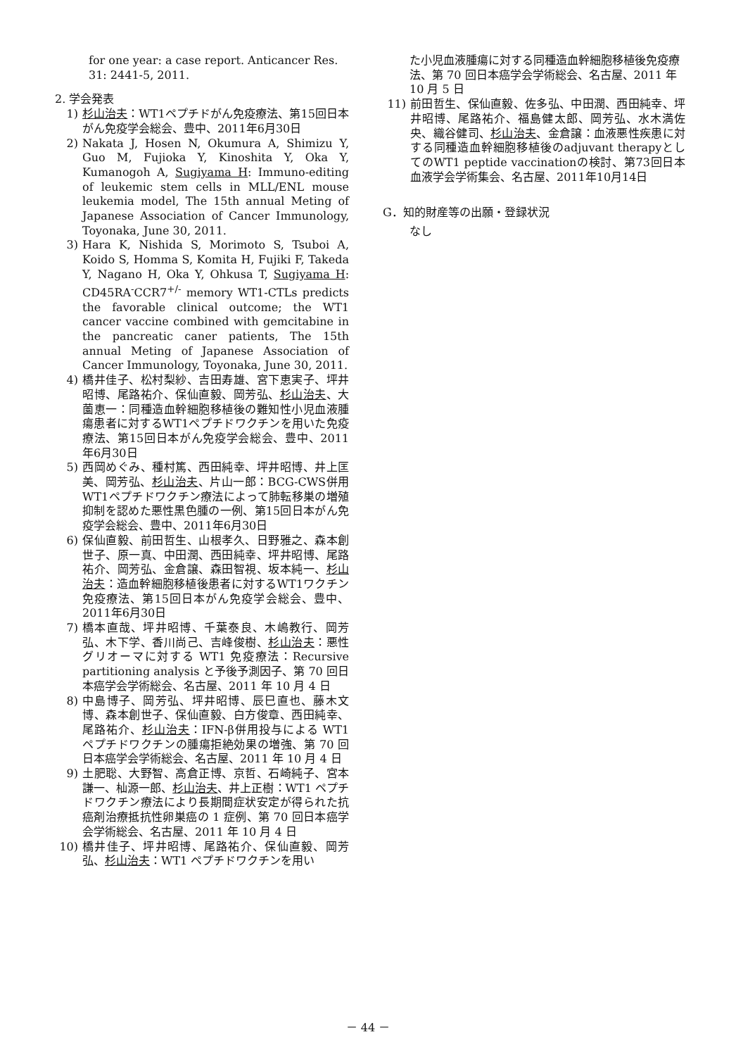for one year: a case report. Anticancer Res. 31: 2441-5, 2011.
2. 学会発表
1) 杉山治夫：WT1ペプチドがん免疫療法、第15回日本がん免疫学会総会、豊中、2011年6月30日
2) Nakata J, Hosen N, Okumura A, Shimizu Y, Guo M, Fujioka Y, Kinoshita Y, Oka Y, Kumanogoh A, Sugiyama H: Immuno-editing of leukemic stem cells in MLL/ENL mouse leukemia model, The 15th annual Meting of Japanese Association of Cancer Immunology, Toyonaka, June 30, 2011.
3) Hara K, Nishida S, Morimoto S, Tsuboi A, Koido S, Homma S, Komita H, Fujiki F, Takeda Y, Nagano H, Oka Y, Ohkusa T, Sugiyama H: CD45RA<sup>-</sup>CCR7<sup>+/-</sup> memory WT1-CTLs predicts the favorable clinical outcome; the WT1 cancer vaccine combined with gemcitabine in the pancreatic caner patients, The 15th annual Meting of Japanese Association of Cancer Immunology, Toyonaka, June 30, 2011.
4) 橋井佳子、松村梨紗、吉田寿雄、宮下恵実子、坪井昭博、尾路祐介、保仙直毅、岡芳弘、杉山治夫、大薗恵一：同種造血幹細胞移植後の難知性小児血液腫瘍患者に対するWT1ペプチドワクチンを用いた免疫療法、第15回日本がん免疫学会総会、豊中、2011年6月30日
5) 西岡めぐみ、種村篤、西田純幸、坪井昭博、井上匡美、岡芳弘、杉山治夫、片山一郎：BCG-CWS併用WT1ペプチドワクチン療法によって肺転移巣の増殖抑制を認めた悪性黒色腫の一例、第15回日本がん免疫学会総会、豊中、2011年6月30日
6) 保仙直毅、前田哲生、山根孝久、日野雅之、森本創世子、原一真、中田潤、西田純幸、坪井昭博、尾路祐介、岡芳弘、金倉譲、森田智視、坂本純一、杉山治夫：造血幹細胞移植後患者に対するWT1ワクチン免疫療法、第15回日本がん免疫学会総会、豊中、2011年6月30日
7) 橋本直哉、坪井昭博、千葉泰良、木嶋教行、岡芳弘、木下学、香川尚己、吉峰俊樹、杉山治夫：悪性グリオーマに対する WT1 免疫療法：Recursive partitioning analysis と予後予測因子、第 70 回日本癌学会学術総会、名古屋、2011 年 10 月 4 日
8) 中島博子、岡芳弘、坪井昭博、辰巳直也、藤木文博、森本創世子、保仙直毅、白方俊章、西田純幸、尾路祐介、杉山治夫：IFN-β併用投与による WT1 ペプチドワクチンの腫瘍拒絶効果の増強、第 70 回日本癌学会学術総会、名古屋、2011 年 10 月 4 日
9) 土肥聡、大野智、高倉正博、京哲、石崎純子、宮本謙一、杣源一郎、杉山治夫、井上正樹：WT1 ペプチドワクチン療法により長期間症状安定が得られた抗癌剤治療抵抗性卵巣癌の 1 症例、第 70 回日本癌学会学術総会、名古屋、2011 年 10 月 4 日
10) 橋井佳子、坪井昭博、尾路祐介、保仙直毅、岡芳弘、杉山治夫：WT1 ペプチドワクチンを用い
た小児血液腫瘍に対する同種造血幹細胞移植後免疫療法、第 70 回日本癌学会学術総会、名古屋、2011 年 10 月 5 日
11) 前田哲生、保仙直毅、佐多弘、中田潤、西田純幸、坪井昭博、尾路祐介、福島健太郎、岡芳弘、水木満佐央、織谷健司、杉山治夫、金倉譲：血液悪性疾患に対する同種造血幹細胞移植後のadjuvant therapyとしてのWT1 peptide vaccinationの検討、第73回日本血液学会学術集会、名古屋、2011年10月14日
G．知的財産等の出願・登録状況
なし
－ 44 －